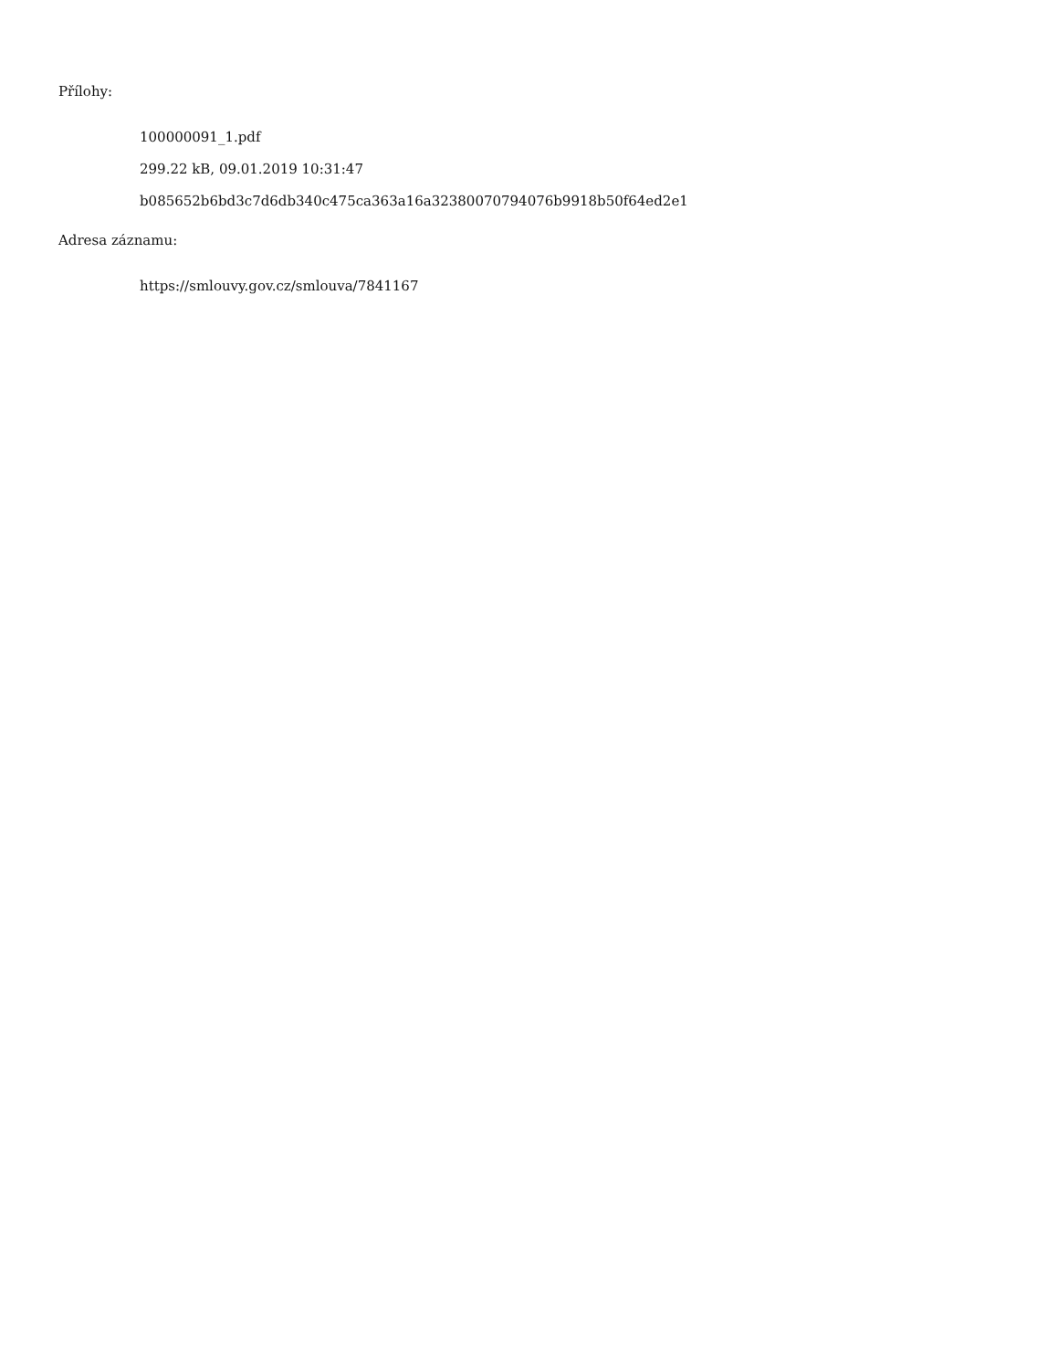Přílohy:
100000091_1.pdf
299.22 kB, 09.01.2019 10:31:47
b085652b6bd3c7d6db340c475ca363a16a32380070794076b9918b50f64ed2e1
Adresa záznamu:
https://smlouvy.gov.cz/smlouva/7841167